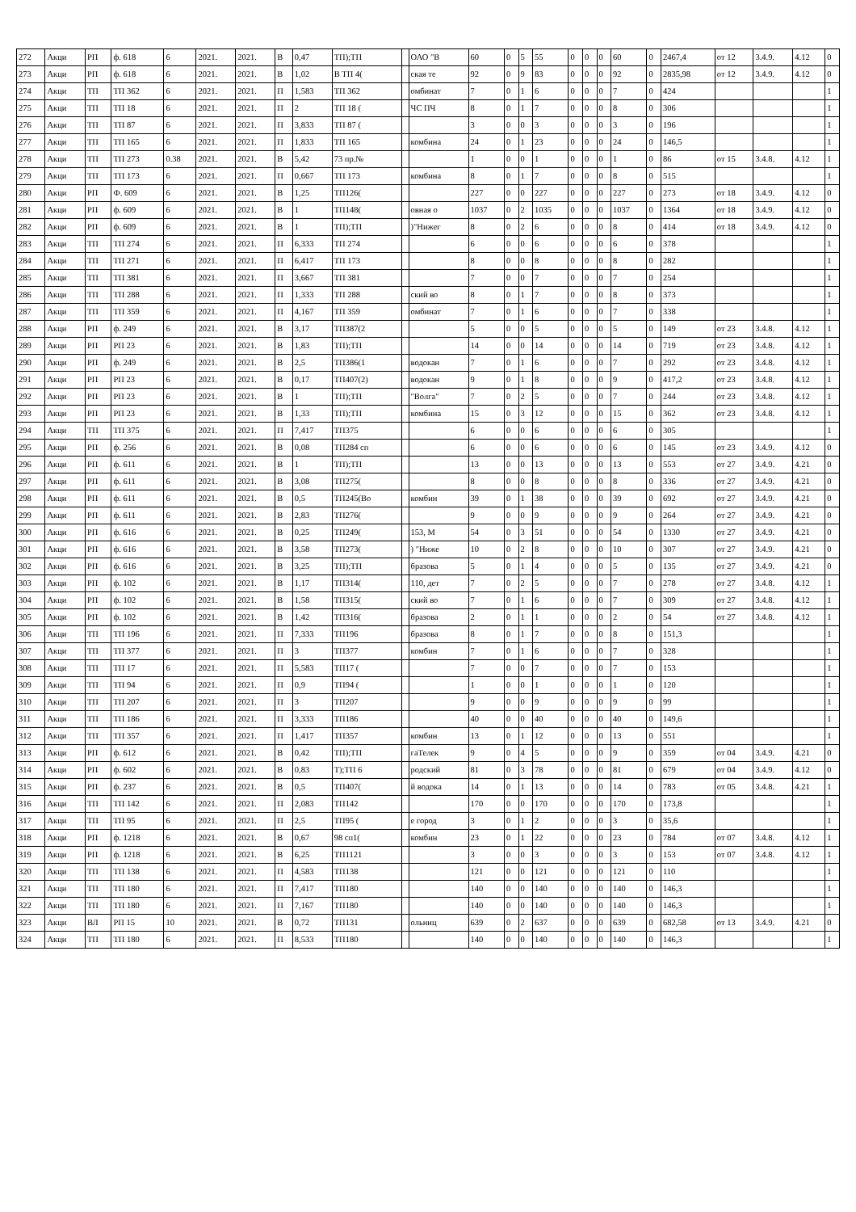| 272 | Акци | РП | ф. 618 | 6 | 2021. | 2021. | В | 0,47 | ТП);ТП | | ОАО "В | 60 | 0 | 5 | 55 | 0 | 0 | 0 | 60 | 0 | 2467,4 | от 12 | 3.4.9. | 4.12 | 0 |
| 273 | Акци | РП | ф. 618 | 6 | 2021. | 2021. | В | 1,02 | В ТП 4( | | ская те | 92 | 0 | 9 | 83 | 0 | 0 | 0 | 92 | 0 | 2835,98 | от 12 | 3.4.9. | 4.12 | 0 |
| 274 | Акци | ТП | ТП 362 | 6 | 2021. | 2021. | П | 1,583 | ТП 362 | | омбинат | 7 | 0 | 1 | 6 | 0 | 0 | 0 | 7 | 0 | 424 | | | | 1 |
| 275 | Акци | ТП | ТП 18 | 6 | 2021. | 2021. | П | 2 | ТП 18 ( | | ЧС ПЧ | 8 | 0 | 1 | 7 | 0 | 0 | 0 | 8 | 0 | 306 | | | | 1 |
| 276 | Акци | ТП | ТП 87 | 6 | 2021. | 2021. | П | 3,833 | ТП 87 ( | | | 3 | 0 | 0 | 3 | 0 | 0 | 0 | 3 | 0 | 196 | | | | 1 |
| 277 | Акци | ТП | ТП 165 | 6 | 2021. | 2021. | П | 1,833 | ТП 165 | | комбина | 24 | 0 | 1 | 23 | 0 | 0 | 0 | 24 | 0 | 146,5 | | | | 1 |
| 278 | Акци | ТП | ТП 273 | 0.38 | 2021. | 2021. | В | 5,42 | 73 пр.№ | | | 1 | 0 | 0 | 1 | 0 | 0 | 0 | 1 | 0 | 86 | от 15 | 3.4.8. | 4.12 | 1 |
| 279 | Акци | ТП | ТП 173 | 6 | 2021. | 2021. | П | 0,667 | ТП 173 | | комбина | 8 | 0 | 1 | 7 | 0 | 0 | 0 | 8 | 0 | 515 | | | | 1 |
| 280 | Акци | РП | Ф. 609 | 6 | 2021. | 2021. | В | 1,25 | ТП126( | | | 227 | 0 | 0 | 227 | 0 | 0 | 0 | 227 | 0 | 273 | от 18 | 3.4.9. | 4.12 | 0 |
| 281 | Акци | РП | ф. 609 | 6 | 2021. | 2021. | В | 1 | ТП148( | | овная о | 1037 | 0 | 2 | 1035 | 0 | 0 | 0 | 1037 | 0 | 1364 | от 18 | 3.4.9. | 4.12 | 0 |
| 282 | Акци | РП | ф. 609 | 6 | 2021. | 2021. | В | 1 | ТП);ТП | | )"Нижег | 8 | 0 | 2 | 6 | 0 | 0 | 0 | 8 | 0 | 414 | от 18 | 3.4.9. | 4.12 | 0 |
| 283 | Акци | ТП | ТП 274 | 6 | 2021. | 2021. | П | 6,333 | ТП 274 | | | 6 | 0 | 0 | 6 | 0 | 0 | 0 | 6 | 0 | 378 | | | | 1 |
| 284 | Акци | ТП | ТП 271 | 6 | 2021. | 2021. | П | 6,417 | ТП 173 | | | 8 | 0 | 0 | 8 | 0 | 0 | 0 | 8 | 0 | 282 | | | | 1 |
| 285 | Акци | ТП | ТП 381 | 6 | 2021. | 2021. | П | 3,667 | ТП 381 | | | 7 | 0 | 0 | 7 | 0 | 0 | 0 | 7 | 0 | 254 | | | | 1 |
| 286 | Акци | ТП | ТП 288 | 6 | 2021. | 2021. | П | 1,333 | ТП 288 | | ский во | 8 | 0 | 1 | 7 | 0 | 0 | 0 | 8 | 0 | 373 | | | | 1 |
| 287 | Акци | ТП | ТП 359 | 6 | 2021. | 2021. | П | 4,167 | ТП 359 | | омбинат | 7 | 0 | 1 | 6 | 0 | 0 | 0 | 7 | 0 | 338 | | | | 1 |
| 288 | Акци | РП | ф. 249 | 6 | 2021. | 2021. | В | 3,17 | ТП387(2 | | | 5 | 0 | 0 | 5 | 0 | 0 | 0 | 5 | 0 | 149 | от 23 | 3.4.8. | 4.12 | 1 |
| 289 | Акци | РП | РП 23 | 6 | 2021. | 2021. | В | 1,83 | ТП);ТП | | | 14 | 0 | 0 | 14 | 0 | 0 | 0 | 14 | 0 | 719 | от 23 | 3.4.8. | 4.12 | 1 |
| 290 | Акци | РП | ф. 249 | 6 | 2021. | 2021. | В | 2,5 | ТП386(1 | | водокан | 7 | 0 | 1 | 6 | 0 | 0 | 0 | 7 | 0 | 292 | от 23 | 3.4.8. | 4.12 | 1 |
| 291 | Акци | РП | РП 23 | 6 | 2021. | 2021. | В | 0,17 | ТП407(2) | | водокан | 9 | 0 | 1 | 8 | 0 | 0 | 0 | 9 | 0 | 417,2 | от 23 | 3.4.8. | 4.12 | 1 |
| 292 | Акци | РП | РП 23 | 6 | 2021. | 2021. | В | 1 | ТП);ТП | | "Волга" | 7 | 0 | 2 | 5 | 0 | 0 | 0 | 7 | 0 | 244 | от 23 | 3.4.8. | 4.12 | 1 |
| 293 | Акци | РП | РП 23 | 6 | 2021. | 2021. | В | 1,33 | ТП);ТП | | комбина | 15 | 0 | 3 | 12 | 0 | 0 | 0 | 15 | 0 | 362 | от 23 | 3.4.8. | 4.12 | 1 |
| 294 | Акци | ТП | ТП 375 | 6 | 2021. | 2021. | П | 7,417 | ТП375 | | | 6 | 0 | 0 | 6 | 0 | 0 | 0 | 6 | 0 | 305 | | | | 1 |
| 295 | Акци | РП | ф. 256 | 6 | 2021. | 2021. | В | 0,08 | ТП284 сп | | | 6 | 0 | 0 | 6 | 0 | 0 | 0 | 6 | 0 | 145 | от 23 | 3.4.9. | 4.12 | 0 |
| 296 | Акци | РП | ф. 611 | 6 | 2021. | 2021. | В | 1 | ТП);ТП | | | 13 | 0 | 0 | 13 | 0 | 0 | 0 | 13 | 0 | 553 | от 27 | 3.4.9. | 4.21 | 0 |
| 297 | Акци | РП | ф. 611 | 6 | 2021. | 2021. | В | 3,08 | ТП275( | | | 8 | 0 | 0 | 8 | 0 | 0 | 0 | 8 | 0 | 336 | от 27 | 3.4.9. | 4.21 | 0 |
| 298 | Акци | РП | ф. 611 | 6 | 2021. | 2021. | В | 0,5 | ТП245(Во | | комбин | 39 | 0 | 1 | 38 | 0 | 0 | 0 | 39 | 0 | 692 | от 27 | 3.4.9. | 4.21 | 0 |
| 299 | Акци | РП | ф. 611 | 6 | 2021. | 2021. | В | 2,83 | ТП276( | | | 9 | 0 | 0 | 9 | 0 | 0 | 0 | 9 | 0 | 264 | от 27 | 3.4.9. | 4.21 | 0 |
| 300 | Акци | РП | ф. 616 | 6 | 2021. | 2021. | В | 0,25 | ТП249( | | 153, М | 54 | 0 | 3 | 51 | 0 | 0 | 0 | 54 | 0 | 1330 | от 27 | 3.4.9. | 4.21 | 0 |
| 301 | Акци | РП | ф. 616 | 6 | 2021. | 2021. | В | 3,58 | ТП273( | | ) "Ниже | 10 | 0 | 2 | 8 | 0 | 0 | 0 | 10 | 0 | 307 | от 27 | 3.4.9. | 4.21 | 0 |
| 302 | Акци | РП | ф. 616 | 6 | 2021. | 2021. | В | 3,25 | ТП);ТП | | бразова | 5 | 0 | 1 | 4 | 0 | 0 | 0 | 5 | 0 | 135 | от 27 | 3.4.9. | 4.21 | 0 |
| 303 | Акци | РП | ф. 102 | 6 | 2021. | 2021. | В | 1,17 | ТП314( | | 110, дет | 7 | 0 | 2 | 5 | 0 | 0 | 0 | 7 | 0 | 278 | от 27 | 3.4.8. | 4.12 | 1 |
| 304 | Акци | РП | ф. 102 | 6 | 2021. | 2021. | В | 1,58 | ТП315( | | ский во | 7 | 0 | 1 | 6 | 0 | 0 | 0 | 7 | 0 | 309 | от 27 | 3.4.8. | 4.12 | 1 |
| 305 | Акци | РП | ф. 102 | 6 | 2021. | 2021. | В | 1,42 | ТП316( | | бразова | 2 | 0 | 1 | 1 | 0 | 0 | 0 | 2 | 0 | 54 | от 27 | 3.4.8. | 4.12 | 1 |
| 306 | Акци | ТП | ТП 196 | 6 | 2021. | 2021. | П | 7,333 | ТП196 | | бразова | 8 | 0 | 1 | 7 | 0 | 0 | 0 | 8 | 0 | 151,3 | | | | 1 |
| 307 | Акци | ТП | ТП 377 | 6 | 2021. | 2021. | П | 3 | ТП377 | | комбин | 7 | 0 | 1 | 6 | 0 | 0 | 0 | 7 | 0 | 328 | | | | 1 |
| 308 | Акци | ТП | ТП 17 | 6 | 2021. | 2021. | П | 5,583 | ТП17 ( | | | 7 | 0 | 0 | 7 | 0 | 0 | 0 | 7 | 0 | 153 | | | | 1 |
| 309 | Акци | ТП | ТП 94 | 6 | 2021. | 2021. | П | 0,9 | ТП94 ( | | | 1 | 0 | 0 | 1 | 0 | 0 | 0 | 1 | 0 | 120 | | | | 1 |
| 310 | Акци | ТП | ТП 207 | 6 | 2021. | 2021. | П | 3 | ТП207 | | | 9 | 0 | 0 | 9 | 0 | 0 | 0 | 9 | 0 | 99 | | | | 1 |
| 311 | Акци | ТП | ТП 186 | 6 | 2021. | 2021. | П | 3,333 | ТП186 | | | 40 | 0 | 0 | 40 | 0 | 0 | 0 | 40 | 0 | 149,6 | | | | 1 |
| 312 | Акци | ТП | ТП 357 | 6 | 2021. | 2021. | П | 1,417 | ТП357 | | комбин | 13 | 0 | 1 | 12 | 0 | 0 | 0 | 13 | 0 | 551 | | | | 1 |
| 313 | Акци | РП | ф. 612 | 6 | 2021. | 2021. | В | 0,42 | ТП);ТП | | гаТелек | 9 | 0 | 4 | 5 | 0 | 0 | 0 | 9 | 0 | 359 | от 04 | 3.4.9. | 4.21 | 0 |
| 314 | Акци | РП | ф. 602 | 6 | 2021. | 2021. | В | 0,83 | Т);ТП 6 | | родский | 81 | 0 | 3 | 78 | 0 | 0 | 0 | 81 | 0 | 679 | от 04 | 3.4.9. | 4.12 | 0 |
| 315 | Акци | РП | ф. 237 | 6 | 2021. | 2021. | В | 0,5 | ТП407( | | й водока | 14 | 0 | 1 | 13 | 0 | 0 | 0 | 14 | 0 | 783 | от 05 | 3.4.8. | 4.21 | 1 |
| 316 | Акци | ТП | ТП 142 | 6 | 2021. | 2021. | П | 2,083 | ТП142 | | | 170 | 0 | 0 | 170 | 0 | 0 | 0 | 170 | 0 | 173,8 | | | | 1 |
| 317 | Акци | ТП | ТП 95 | 6 | 2021. | 2021. | П | 2,5 | ТП95 ( | | е город | 3 | 0 | 1 | 2 | 0 | 0 | 0 | 3 | 0 | 35,6 | | | | 1 |
| 318 | Акци | РП | ф. 1218 | 6 | 2021. | 2021. | В | 0,67 | 98 сп1( | | комбин | 23 | 0 | 1 | 22 | 0 | 0 | 0 | 23 | 0 | 784 | от 07 | 3.4.8. | 4.12 | 1 |
| 319 | Акци | РП | ф. 1218 | 6 | 2021. | 2021. | В | 6,25 | ТП1121 | | | 3 | 0 | 0 | 3 | 0 | 0 | 0 | 3 | 0 | 153 | от 07 | 3.4.8. | 4.12 | 1 |
| 320 | Акци | ТП | ТП 138 | 6 | 2021. | 2021. | П | 4,583 | ТП138 | | | 121 | 0 | 0 | 121 | 0 | 0 | 0 | 121 | 0 | 110 | | | | 1 |
| 321 | Акци | ТП | ТП 180 | 6 | 2021. | 2021. | П | 7,417 | ТП180 | | | 140 | 0 | 0 | 140 | 0 | 0 | 0 | 140 | 0 | 146,3 | | | | 1 |
| 322 | Акци | ТП | ТП 180 | 6 | 2021. | 2021. | П | 7,167 | ТП180 | | | 140 | 0 | 0 | 140 | 0 | 0 | 0 | 140 | 0 | 146,3 | | | | 1 |
| 323 | Акци | ВЛ | РП 15 | 10 | 2021. | 2021. | В | 0,72 | ТП131 | | ольниц | 639 | 0 | 2 | 637 | 0 | 0 | 0 | 639 | 0 | 682,58 | от 13 | 3.4.9. | 4.21 | 0 |
| 324 | Акци | ТП | ТП 180 | 6 | 2021. | 2021. | П | 8,533 | ТП180 | | | 140 | 0 | 0 | 140 | 0 | 0 | 0 | 140 | 0 | 146,3 | | | | 1 |